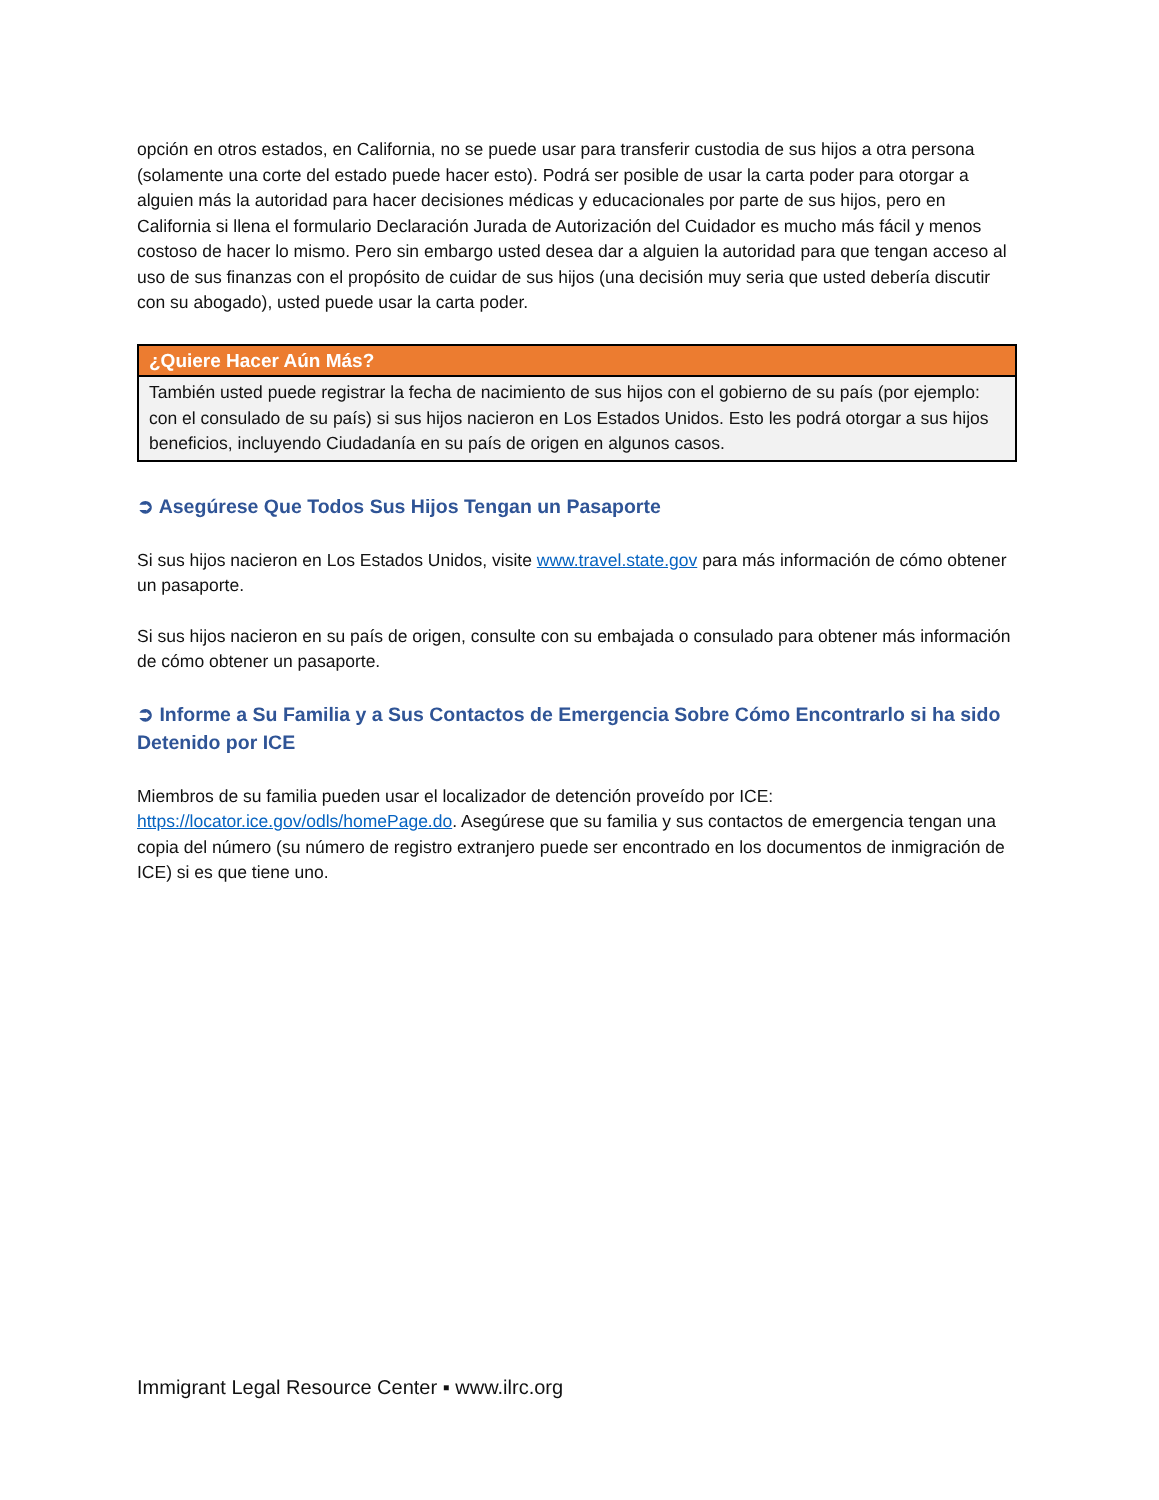opción en otros estados, en California, no se puede usar para transferir custodia de sus hijos a otra persona (solamente una corte del estado puede hacer esto). Podrá ser posible de usar la carta poder para otorgar a alguien más la autoridad para hacer decisiones médicas y educacionales por parte de sus hijos, pero en California si llena el formulario Declaración Jurada de Autorización del Cuidador es mucho más fácil y menos costoso de hacer lo mismo. Pero sin embargo usted desea dar a alguien la autoridad para que tengan acceso al uso de sus finanzas con el propósito de cuidar de sus hijos (una decisión muy seria que usted debería discutir con su abogado), usted puede usar la carta poder.
¿Quiere Hacer Aún Más?
También usted puede registrar la fecha de nacimiento de sus hijos con el gobierno de su país (por ejemplo: con el consulado de su país) si sus hijos nacieron en Los Estados Unidos. Esto les podrá otorgar a sus hijos beneficios, incluyendo Ciudadanía en su país de origen en algunos casos.
➲ Asegúrese Que Todos Sus Hijos Tengan un Pasaporte
Si sus hijos nacieron en Los Estados Unidos, visite www.travel.state.gov para más información de cómo obtener un pasaporte.
Si sus hijos nacieron en su país de origen, consulte con su embajada o consulado para obtener más información de cómo obtener un pasaporte.
➲ Informe a Su Familia y a Sus Contactos de Emergencia Sobre Cómo Encontrarlo si ha sido Detenido por ICE
Miembros de su familia pueden usar el localizador de detención proveído por ICE: https://locator.ice.gov/odls/homePage.do. Asegúrese que su familia y sus contactos de emergencia tengan una copia del número (su número de registro extranjero puede ser encontrado en los documentos de inmigración de ICE) si es que tiene uno.
Immigrant Legal Resource Center ▪ www.ilrc.org